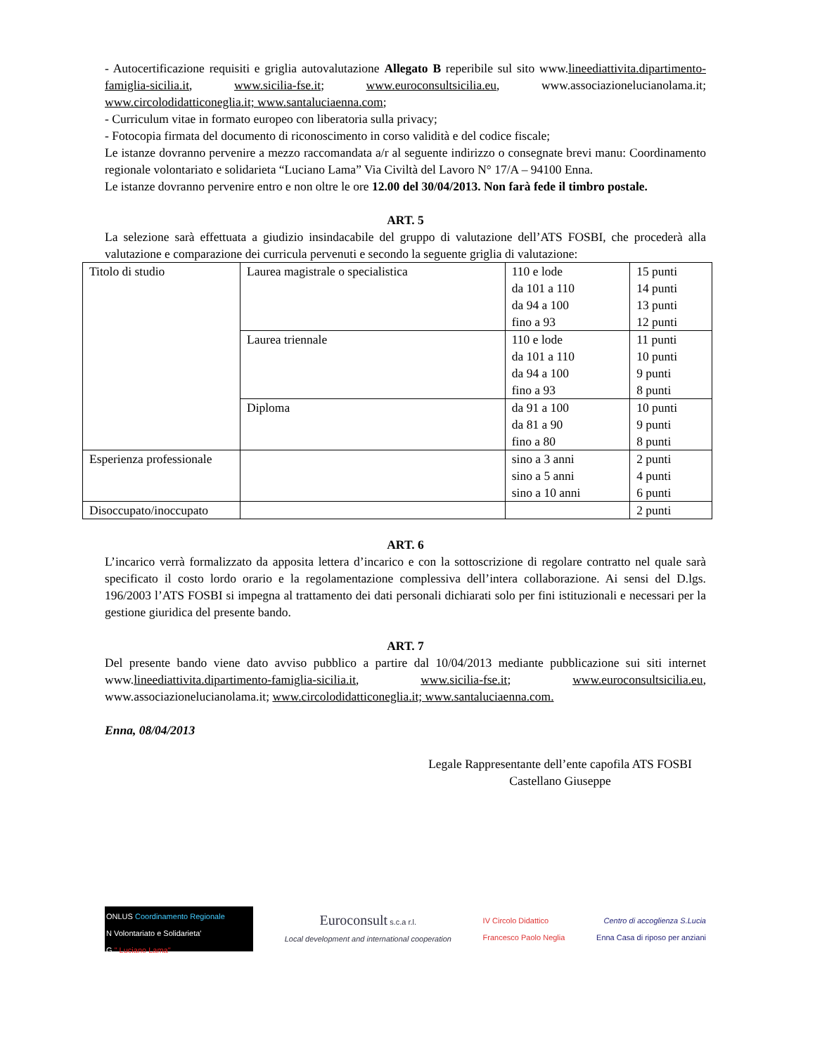- Autocertificazione requisiti e griglia autovalutazione Allegato B reperibile sul sito www.lineediattivita.dipartimento-famiglia-sicilia.it, www.sicilia-fse.it; www.euroconsultsicilia.eu, www.associazionelucianolama.it; www.circolodidatticoneglia.it; www.santaluciaenna.com;
- Curriculum vitae in formato europeo con liberatoria sulla privacy;
- Fotocopia firmata del documento di riconoscimento in corso validità e del codice fiscale;
Le istanze dovranno pervenire a mezzo raccomandata a/r al seguente indirizzo o consegnate brevi manu: Coordinamento regionale volontariato e solidarieta “Luciano Lama” Via Civiltà del Lavoro N° 17/A – 94100 Enna.
Le istanze dovranno pervenire entro e non oltre le ore 12.00 del 30/04/2013. Non farà fede il timbro postale.
ART. 5
La selezione sarà effettuata a giudizio insindacabile del gruppo di valutazione dell’ATS FOSBI, che procederà alla valutazione e comparazione dei curricula pervenuti e secondo la seguente griglia di valutazione:
| Titolo di studio | Laurea magistrale o specialistica | 110 e lode da 101 a 110 da 94 a 100 fino a 93 | 15 punti 14 punti 13 punti 12 punti |
| | Laurea triennale | 110 e lode da 101 a 110 da 94 a 100 fino a 93 | 11 punti 10 punti 9 punti 8 punti |
| | Diploma | da 91 a 100 da 81 a 90 fino a 80 | 10 punti 9 punti 8 punti |
| Esperienza professionale | | sino a 3 anni sino a 5 anni sino a 10 anni | 2 punti 4 punti 6 punti |
| Disoccupato/inoccupato | | | 2 punti |
ART. 6
L’incarico verrà formalizzato da apposita lettera d’incarico e con la sottoscrizione di regolare contratto nel quale sarà specificato il costo lordo orario e la regolamentazione complessiva dell’intera collaborazione. Ai sensi del D.lgs. 196/2003 l’ATS FOSBI si impegna al trattamento dei dati personali dichiarati solo per fini istituzionali e necessari per la gestione giuridica del presente bando.
ART. 7
Del presente bando viene dato avviso pubblico a partire dal 10/04/2013 mediante pubblicazione sui siti internet www.lineediattivita.dipartimento-famiglia-sicilia.it, www.sicilia-fse.it; www.euroconsultsicilia.eu, www.associazionelucianolama.it; www.circolodidatticoneglia.it; www.santaluciaenna.com.
Enna, 08/04/2013
Legale Rappresentante dell’ente capofila ATS FOSBI
Castellano Giuseppe
ONLUS Coordinamento Regionale
N Volontariato e Solidarieta'
G " Luciano Lama"
Euroconsult s.c.a r.l.
Local development and international cooperation
IV Circolo Didattico
Francesco Paolo Neglia
Centro di accoglienza S.Lucia
Enna Casa di riposo per anziani